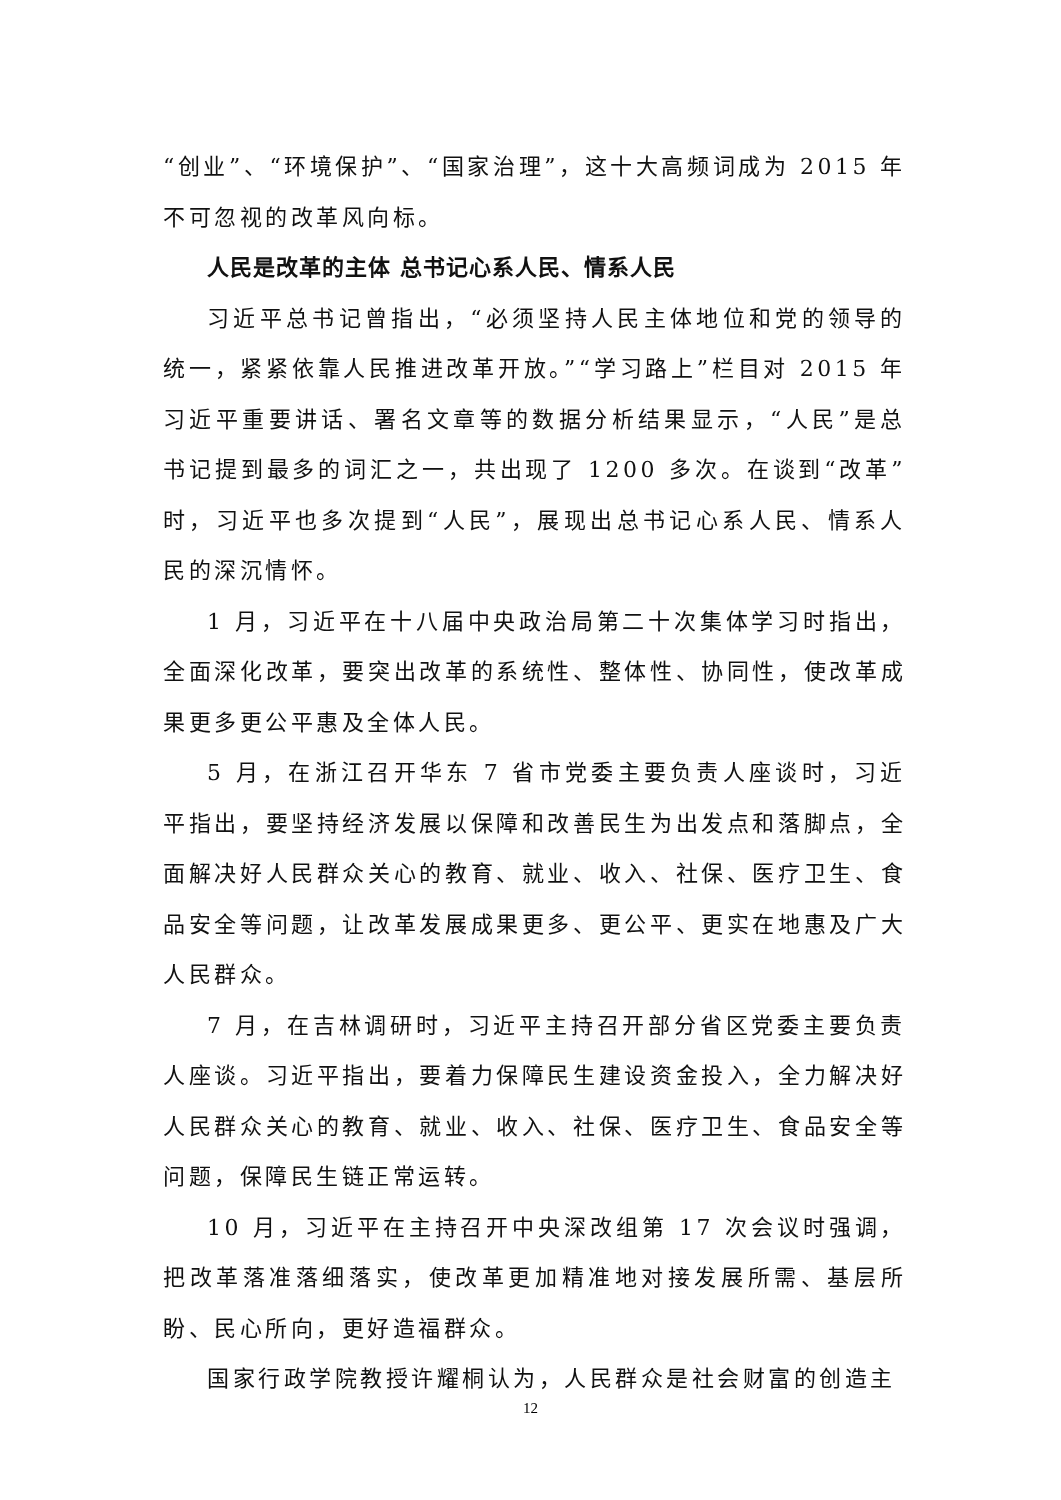“创业”、“环境保护”、“国家治理”，这十大高频词成为 2015 年不可忽视的改革风向标。
人民是改革的主体 总书记心系人民、情系人民
习近平总书记曾指出，“必须坚持人民主体地位和党的领导的统一，紧紧依靠人民推进改革开放。”“学习路上”栏目对 2015 年习近平重要讲话、署名文章等的数据分析结果显示，“人民”是总书记提到最多的词汇之一，共出现了 1200 多次。在谈到“改革”时，习近平也多次提到“人民”，展现出总书记心系人民、情系人民的深沉情怀。
1 月，习近平在十八届中央政治局第二十次集体学习时指出，全面深化改革，要突出改革的系统性、整体性、协同性，使改革成果更多更公平惠及全体人民。
5 月，在浙江召开华东 7 省市党委主要负责人座谈时，习近平指出，要坚持经济发展以保障和改善民生为出发点和落脚点，全面解决好人民群众关心的教育、就业、收入、社保、医疗卫生、食品安全等问题，让改革发展成果更多、更公平、更实在地惠及广大人民群众。
7 月，在吉林调研时，习近平主持召开部分省区党委主要负责人座谈。习近平指出，要着力保障民生建设资金投入，全力解决好人民群众关心的教育、就业、收入、社保、医疗卫生、食品安全等问题，保障民生链正常运转。
10 月，习近平在主持召开中央深改组第 17 次会议时强调，把改革落准落细落实，使改革更加精准地对接发展所需、基层所盼、民心所向，更好造福群众。
国家行政学院教授许耀桐认为，人民群众是社会财富的创造主
12